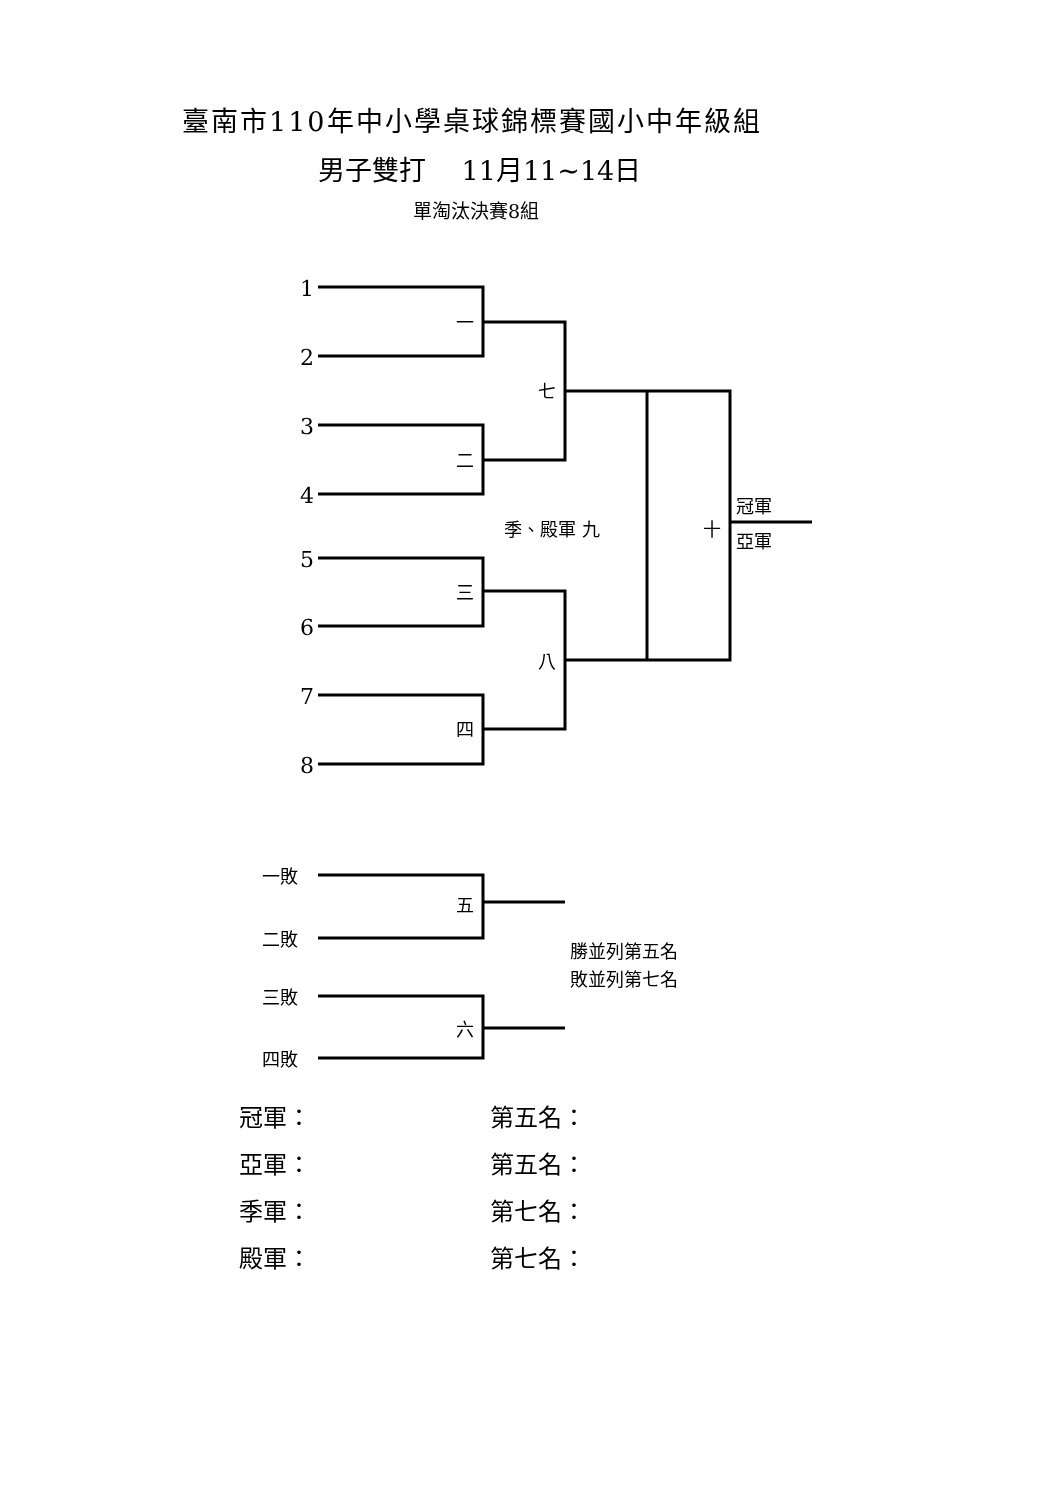臺南市110年中小學桌球錦標賽國小中年級組
男子雙打　 11月11~14日
單淘汰決賽8組
1
2
3
4
5
6
7
8
一
七
二
季、殿軍 九
十
冠軍
亞軍
三
八
四
一敗
五
二敗
勝並列第五名
敗並列第七名
三敗
六
四敗
冠軍：
第五名：
亞軍：
第五名：
季軍：
第七名：
殿軍：
第七名：